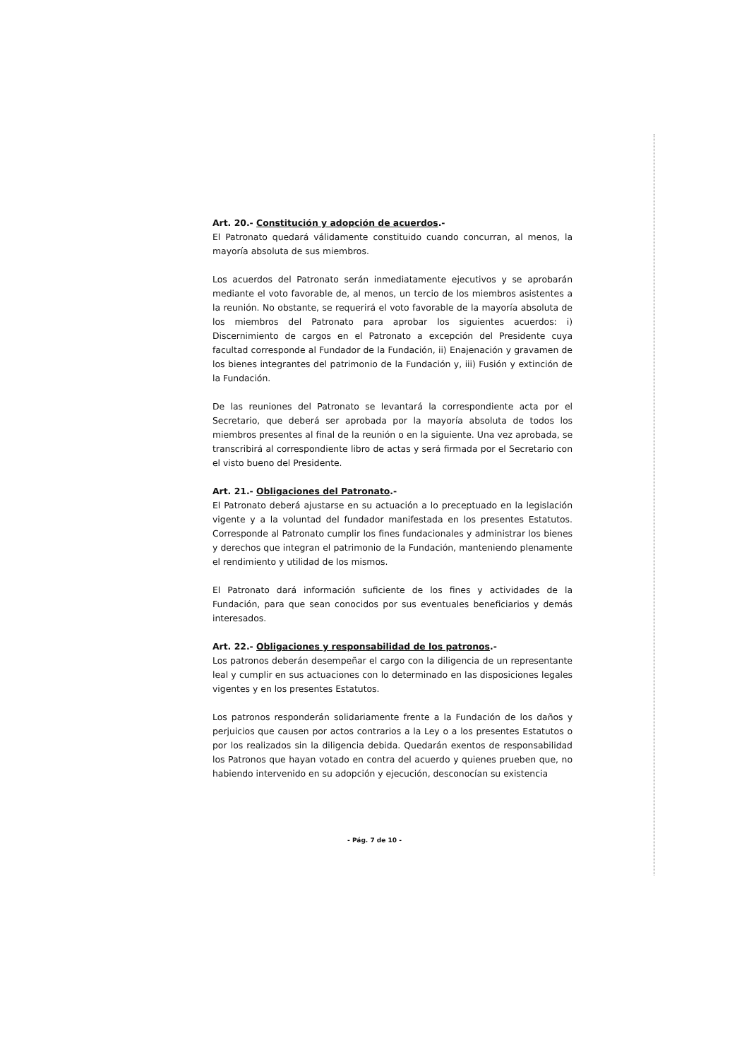Art. 20.- Constitución y adopción de acuerdos.-
El Patronato quedará válidamente constituido cuando concurran, al menos, la mayoría absoluta de sus miembros.
Los acuerdos del Patronato serán inmediatamente ejecutivos y se aprobarán mediante el voto favorable de, al menos, un tercio de los miembros asistentes a la reunión. No obstante, se requerirá el voto favorable de la mayoría absoluta de los miembros del Patronato para aprobar los siguientes acuerdos: i) Discernimiento de cargos en el Patronato a excepción del Presidente cuya facultad corresponde al Fundador de la Fundación, ii) Enajenación y gravamen de los bienes integrantes del patrimonio de la Fundación y, iii) Fusión y extinción de la Fundación.
De las reuniones del Patronato se levantará la correspondiente acta por el Secretario, que deberá ser aprobada por la mayoría absoluta de todos los miembros presentes al final de la reunión o en la siguiente. Una vez aprobada, se transcribirá al correspondiente libro de actas y será firmada por el Secretario con el visto bueno del Presidente.
Art. 21.- Obligaciones del Patronato.-
El Patronato deberá ajustarse en su actuación a lo preceptuado en la legislación vigente y a la voluntad del fundador manifestada en los presentes Estatutos. Corresponde al Patronato cumplir los fines fundacionales y administrar los bienes y derechos que integran el patrimonio de la Fundación, manteniendo plenamente el rendimiento y utilidad de los mismos.
El Patronato dará información suficiente de los fines y actividades de la Fundación, para que sean conocidos por sus eventuales beneficiarios y demás interesados.
Art. 22.- Obligaciones y responsabilidad de los patronos.-
Los patronos deberán desempeñar el cargo con la diligencia de un representante leal y cumplir en sus actuaciones con lo determinado en las disposiciones legales vigentes y en los presentes Estatutos.
Los patronos responderán solidariamente frente a la Fundación de los daños y perjuicios que causen por actos contrarios a la Ley o a los presentes Estatutos o por los realizados sin la diligencia debida. Quedarán exentos de responsabilidad los Patronos que hayan votado en contra del acuerdo y quienes prueben que, no habiendo intervenido en su adopción y ejecución, desconocían su existencia
- Pág. 7 de 10 -